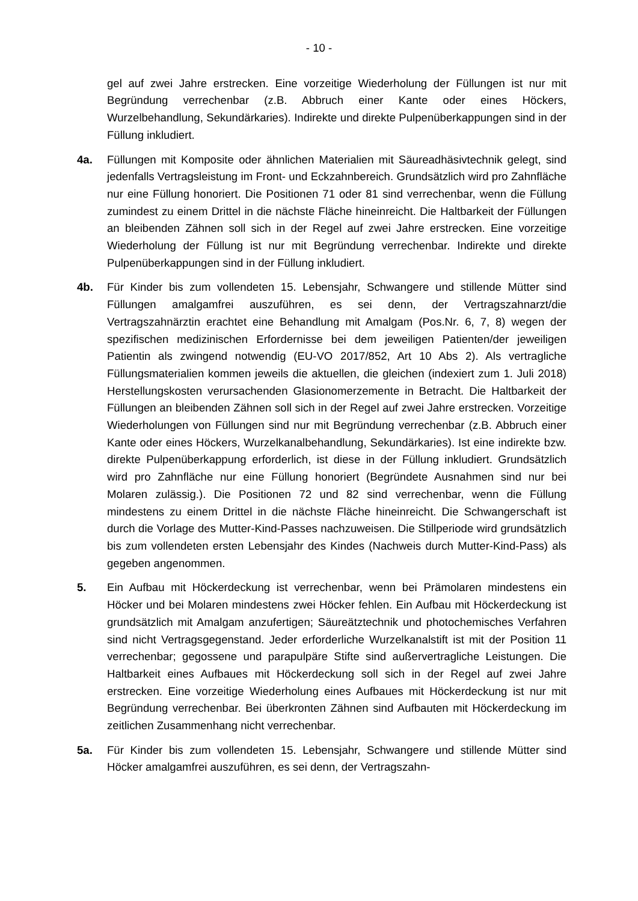- 10 -
gel auf zwei Jahre erstrecken. Eine vorzeitige Wiederholung der Füllungen ist nur mit Begründung verrechenbar (z.B. Abbruch einer Kante oder eines Hö­ckers, Wurzelbehandlung, Sekundärkaries). Indirekte und direkte Pulpenüber­kappungen sind in der Füllung inkludiert.
4a. Füllungen mit Komposite oder ähnlichen Materialien mit Säureadhäsivtechnik gelegt, sind jedenfalls Vertragsleistung im Front- und Eckzahnbereich. Grund­sätzlich wird pro Zahnfläche nur eine Füllung honoriert. Die Positionen 71 oder 81 sind verrechenbar, wenn die Füllung zumindest zu einem Drittel in die nächste Fläche hineinreicht. Die Haltbarkeit der Füllungen an bleibenden Zäh­nen soll sich in der Regel auf zwei Jahre erstrecken. Eine vorzeitige Wiederho­lung der Füllung ist nur mit Begründung verrechenbar. Indirekte und direkte Pulpenüberkappungen sind in der Füllung inkludiert.
4b. Für Kinder bis zum vollendeten 15. Lebensjahr, Schwangere und stillende Müt­ter sind Füllungen amalgamfrei auszuführen, es sei denn, der Vertragszahn­arzt/die Vertragszahnärztin erachtet eine Behandlung mit Amalgam (Pos.Nr. 6, 7, 8) wegen der spezifischen medizinischen Erfordernisse bei dem jeweiligen Patienten/der jeweiligen Patientin als zwingend notwendig (EU-VO 2017/852, Art 10 Abs 2). Als vertragliche Füllungsmaterialien kommen jeweils die aktuel­len, die gleichen (indexiert zum 1. Juli 2018) Herstellungskosten verursachen­den Glasionomerzemente in Betracht. Die Haltbarkeit der Füllungen an blei­benden Zähnen soll sich in der Regel auf zwei Jahre erstrecken. Vorzeitige Wiederholungen von Füllungen sind nur mit Begründung verrechenbar (z.B. Abbruch einer Kante oder eines Höckers, Wurzelkanalbehandlung, Sekun­därkaries). Ist eine indirekte bzw. direkte Pulpenüberkappung erforderlich, ist diese in der Füllung inkludiert. Grundsätzlich wird pro Zahnfläche nur eine Fül­lung honoriert (Begründete Ausnahmen sind nur bei Molaren zulässig.). Die Positionen 72 und 82 sind verrechenbar, wenn die Füllung mindestens zu ei­nem Drittel in die nächste Fläche hineinreicht. Die Schwangerschaft ist durch die Vorlage des Mutter-Kind-Passes nachzuweisen. Die Stillperiode wird grund­sätzlich bis zum vollendeten ersten Lebensjahr des Kindes (Nachweis durch Mutter-Kind-Pass) als gegeben angenommen.
5. Ein Aufbau mit Höckerdeckung ist verrechenbar, wenn bei Prämolaren mindes­tens ein Höcker und bei Molaren mindestens zwei Höcker fehlen. Ein Aufbau mit Höckerdeckung ist grundsätzlich mit Amalgam anzufertigen; Säureätztech­nik und photochemisches Verfahren sind nicht Vertragsgegenstand. Jeder er­forderliche Wurzelkanalstift ist mit der Position 11 verrechenbar; gegossene und parapulpäre Stifte sind außervertragliche Leistungen. Die Haltbarkeit eines Aufbaues mit Höckerdeckung soll sich in der Regel auf zwei Jahre erstrecken. Eine vorzeitige Wiederholung eines Aufbaues mit Höckerdeckung ist nur mit Begründung verrechenbar. Bei überkronten Zähnen sind Aufbauten mit Hö­ckerdeckung im zeitlichen Zusammenhang nicht verrechenbar.
5a. Für Kinder bis zum vollendeten 15. Lebensjahr, Schwangere und stillende Müt­ter sind Höcker amalgamfrei auszuführen, es sei denn, der Vertragszahn-